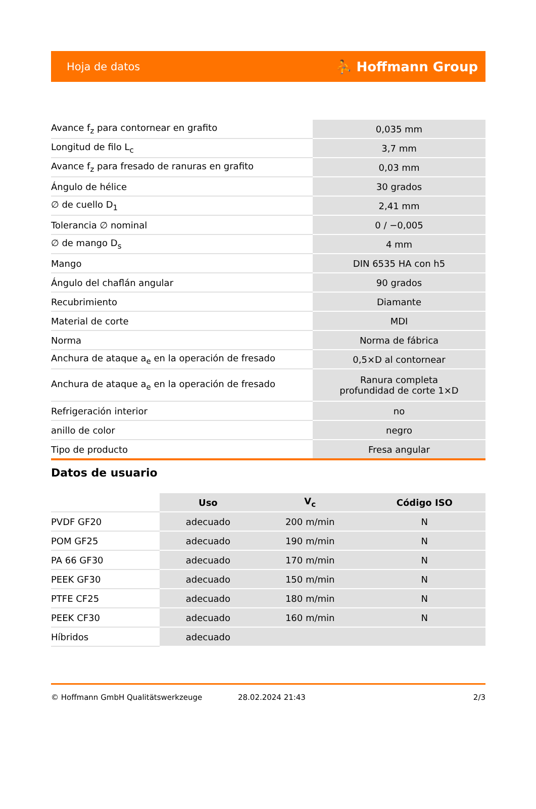Hoja de datos ⛹ Hoffmann Group
| Avance f<sub>z</sub> para contornear en grafito | 0,035 mm |
| Longitud de filo L<sub>c</sub> | 3,7 mm |
| Avance f<sub>z</sub> para fresado de ranuras en grafito | 0,03 mm |
| Ángulo de hélice | 30 grados |
| ∅ de cuello D<sub>1</sub> | 2,41 mm |
| Tolerancia ∅ nominal | 0 / −0,005 |
| ∅ de mango D<sub>s</sub> | 4 mm |
| Mango | DIN 6535 HA con h5 |
| Ángulo del chaflán angular | 90 grados |
| Recubrimiento | Diamante |
| Material de corte | MDI |
| Norma | Norma de fábrica |
| Anchura de ataque a<sub>e</sub> en la operación de fresado | 0,5×D al contornear |
| Anchura de ataque a<sub>e</sub> en la operación de fresado | Ranura completa profundidad de corte 1×D |
| Refrigeración interior | no |
| anillo de color | negro |
| Tipo de producto | Fresa angular |
Datos de usuario
| | Uso | V<sub>c</sub> | Código ISO |
| --- | --- | --- | --- |
| PVDF GF20 | adecuado | 200 m/min | N |
| POM GF25 | adecuado | 190 m/min | N |
| PA 66 GF30 | adecuado | 170 m/min | N |
| PEEK GF30 | adecuado | 150 m/min | N |
| PTFE CF25 | adecuado | 180 m/min | N |
| PEEK CF30 | adecuado | 160 m/min | N |
| Híbridos | adecuado | | |
© Hoffmann GmbH Qualitätswerkzeuge 28.02.2024 21:43 2/3